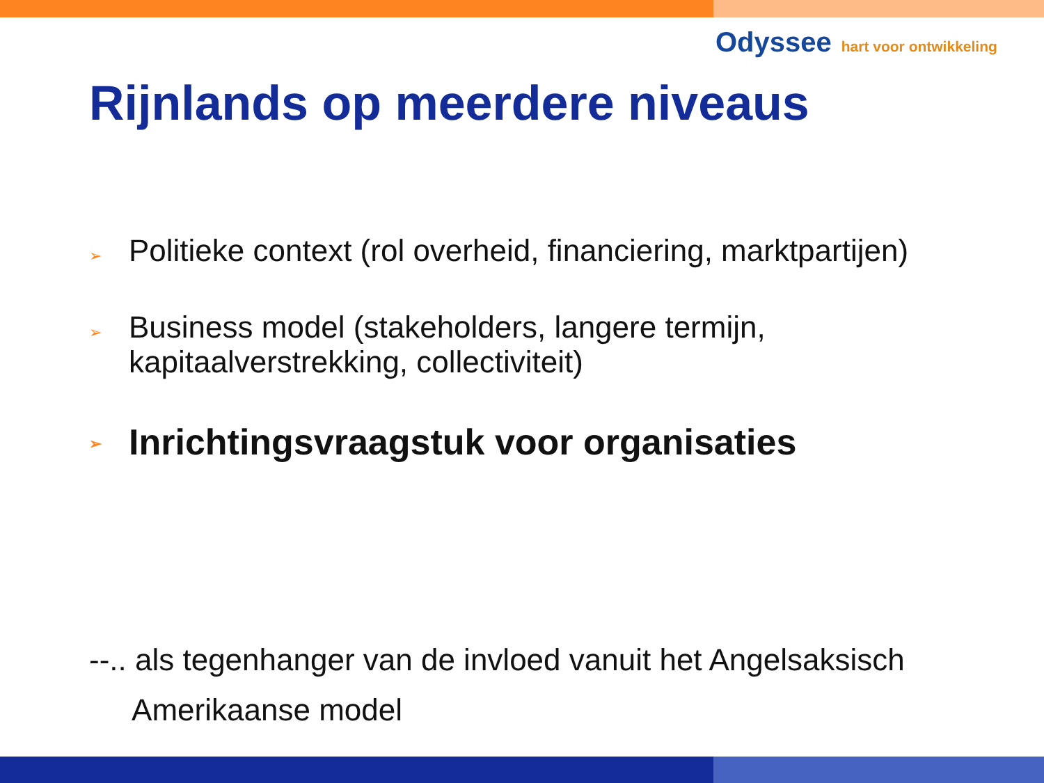Odyssee hart voor ontwikkeling
Rijnlands op meerdere niveaus
➢ Politieke context (rol overheid, financiering, marktpartijen)
➢ Business model (stakeholders, langere termijn,
kapitaalverstrekking, collectiviteit)
➢ Inrichtingsvraagstuk voor organisaties
--.. als tegenhanger van de invloed vanuit het Angelsaksisch
Amerikaanse model